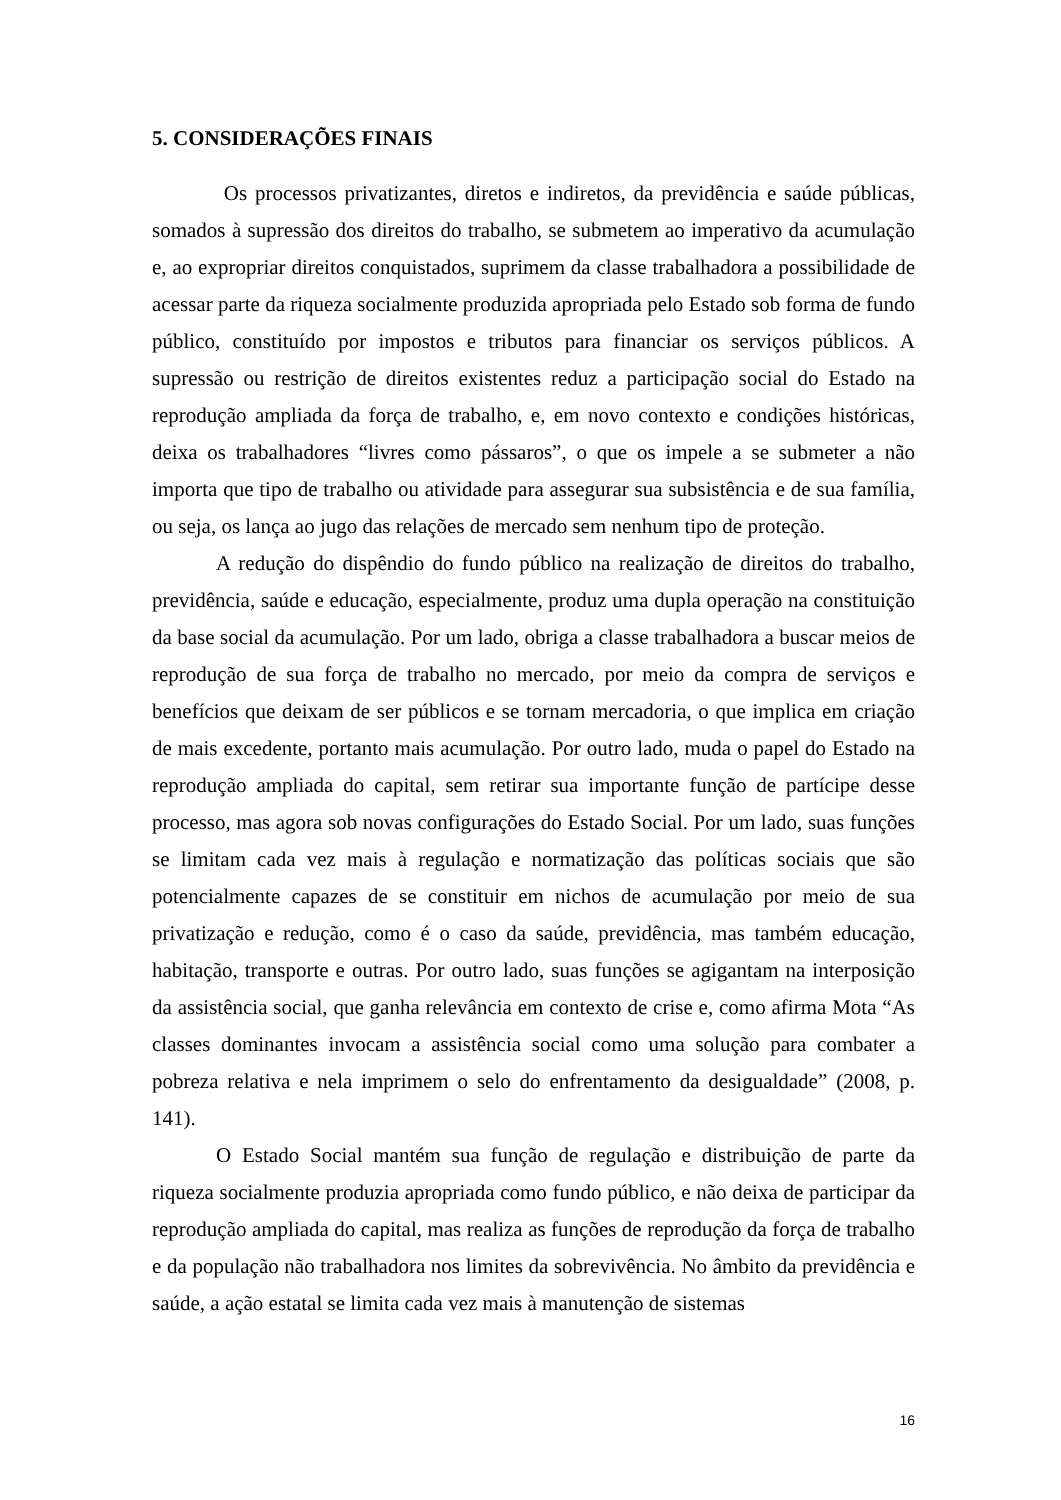5. CONSIDERAÇÕES FINAIS
Os processos privatizantes, diretos e indiretos, da previdência e saúde públicas, somados à supressão dos direitos do trabalho, se submetem ao imperativo da acumulação e, ao expropriar direitos conquistados, suprimem da classe trabalhadora a possibilidade de acessar parte da riqueza socialmente produzida apropriada pelo Estado sob forma de fundo público, constituído por impostos e tributos para financiar os serviços públicos. A supressão ou restrição de direitos existentes reduz a participação social do Estado na reprodução ampliada da força de trabalho, e, em novo contexto e condições históricas, deixa os trabalhadores “livres como pássaros”, o que os impele a se submeter a não importa que tipo de trabalho ou atividade para assegurar sua subsistência e de sua família, ou seja, os lança ao jugo das relações de mercado sem nenhum tipo de proteção.
A redução do dispêndio do fundo público na realização de direitos do trabalho, previdência, saúde e educação, especialmente, produz uma dupla operação na constituição da base social da acumulação. Por um lado, obriga a classe trabalhadora a buscar meios de reprodução de sua força de trabalho no mercado, por meio da compra de serviços e benefícios que deixam de ser públicos e se tornam mercadoria, o que implica em criação de mais excedente, portanto mais acumulação. Por outro lado, muda o papel do Estado na reprodução ampliada do capital, sem retirar sua importante função de partícipe desse processo, mas agora sob novas configurações do Estado Social. Por um lado, suas funções se limitam cada vez mais à regulação e normatização das políticas sociais que são potencialmente capazes de se constituir em nichos de acumulação por meio de sua privatização e redução, como é o caso da saúde, previdência, mas também educação, habitação, transporte e outras. Por outro lado, suas funções se agigantam na interposição da assistência social, que ganha relevância em contexto de crise e, como afirma Mota “As classes dominantes invocam a assistência social como uma solução para combater a pobreza relativa e nela imprimem o selo do enfrentamento da desigualdade” (2008, p. 141).
O Estado Social mantém sua função de regulação e distribuição de parte da riqueza socialmente produzia apropriada como fundo público, e não deixa de participar da reprodução ampliada do capital, mas realiza as funções de reprodução da força de trabalho e da população não trabalhadora nos limites da sobrevivência. No âmbito da previdência e saúde, a ação estatal se limita cada vez mais à manutenção de sistemas
16